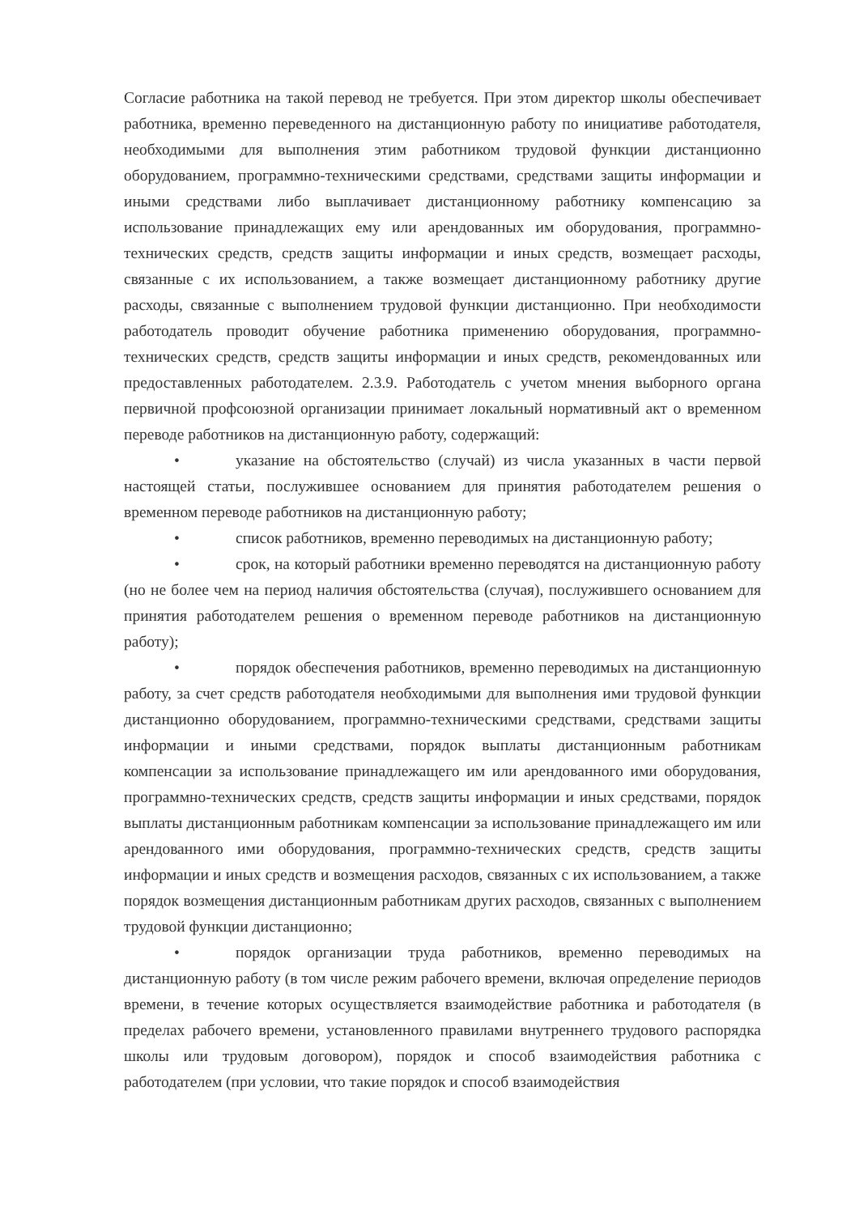Согласие работника на такой перевод не требуется. При этом директор школы обеспечивает работника, временно переведенного на дистанционную работу по инициативе работодателя, необходимыми для выполнения этим работником трудовой функции дистанционно оборудованием, программно-техническими средствами, средствами защиты информации и иными средствами либо выплачивает дистанционному работнику компенсацию за использование принадлежащих ему или арендованных им оборудования, программно-технических средств, средств защиты информации и иных средств, возмещает расходы, связанные с их использованием, а также возмещает дистанционному работнику другие расходы, связанные с выполнением трудовой функции дистанционно. При необходимости работодатель проводит обучение работника применению оборудования, программно-технических средств, средств защиты информации и иных средств, рекомендованных или предоставленных работодателем. 2.3.9. Работодатель с учетом мнения выборного органа первичной профсоюзной организации принимает локальный нормативный акт о временном переводе работников на дистанционную работу, содержащий:
• указание на обстоятельство (случай) из числа указанных в части первой настоящей статьи, послужившее основанием для принятия работодателем решения о временном переводе работников на дистанционную работу;
• список работников, временно переводимых на дистанционную работу;
• срок, на который работники временно переводятся на дистанционную работу (но не более чем на период наличия обстоятельства (случая), послужившего основанием для принятия работодателем решения о временном переводе работников на дистанционную работу);
• порядок обеспечения работников, временно переводимых на дистанционную работу, за счет средств работодателя необходимыми для выполнения ими трудовой функции дистанционно оборудованием, программно-техническими средствами, средствами защиты информации и иными средствами, порядок выплаты дистанционным работникам компенсации за использование принадлежащего им или арендованного ими оборудования, программно-технических средств, средств защиты информации и иных средствами, порядок выплаты дистанционным работникам компенсации за использование принадлежащего им или арендованного ими оборудования, программно-технических средств, средств защиты информации и иных средств и возмещения расходов, связанных с их использованием, а также порядок возмещения дистанционным работникам других расходов, связанных с выполнением трудовой функции дистанционно;
• порядок организации труда работников, временно переводимых на дистанционную работу (в том числе режим рабочего времени, включая определение периодов времени, в течение которых осуществляется взаимодействие работника и работодателя (в пределах рабочего времени, установленного правилами внутреннего трудового распорядка школы или трудовым договором), порядок и способ взаимодействия работника с работодателем (при условии, что такие порядок и способ взаимодействия